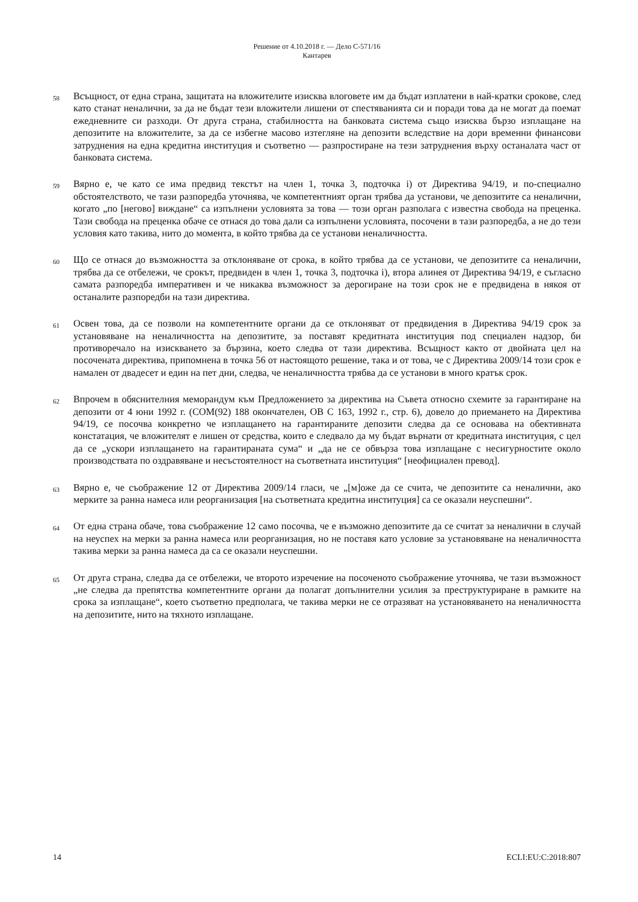Решение от 4.10.2018 г. — Дело C-571/16
Кантарев
58
Всъщност, от една страна, защитата на вложителите изисква влоговете им да бъдат изплатени в най-кратки срокове, след като станат неналични, за да не бъдат тези вложители лишени от спестяванията си и поради това да не могат да поемат ежедневните си разходи. От друга страна, стабилността на банковата система също изисква бързо изплащане на депозитите на вложителите, за да се избегне масово изтегляне на депозити вследствие на дори временни финансови затруднения на една кредитна институция и съответно — разпростиране на тези затруднения върху останалата част от банковата система.
59
Вярно е, че като се има предвид текстът на член 1, точка 3, подточка i) от Директива 94/19, и по-специално обстоятелството, че тази разпоредба уточнява, че компетентният орган трябва да установи, че депозитите са неналични, когато „по [негово] виждане“ са изпълнени условията за това — този орган разполага с известна свобода на преценка. Тази свобода на преценка обаче се отнася до това дали са изпълнени условията, посочени в тази разпоредба, а не до тези условия като такива, нито до момента, в който трябва да се установи неналичността.
60
Що се отнася до възможността за отклоняване от срока, в който трябва да се установи, че депозитите са неналични, трябва да се отбележи, че срокът, предвиден в член 1, точка 3, подточка i), втора алинея от Директива 94/19, е съгласно самата разпоредба императивен и че никаква възможност за дерогиране на този срок не е предвидена в някоя от останалите разпоредби на тази директива.
61
Освен това, да се позволи на компетентните органи да се отклоняват от предвидения в Директива 94/19 срок за установяване на неналичността на депозитите, за поставят кредитната институция под специален надзор, би противоречало на изискването за бързина, което следва от тази директива. Всъщност както от двойната цел на посочената директива, припомнена в точка 56 от настоящото решение, така и от това, че с Директива 2009/14 този срок е намален от двадесет и един на пет дни, следва, че неналичността трябва да се установи в много кратък срок.
62
Впрочем в обяснителния меморандум към Предложението за директива на Съвета относно схемите за гарантиране на депозити от 4 юни 1992 г. (COM(92) 188 окончателен, ОВ C 163, 1992 г., стр. 6), довело до приемането на Директива 94/19, се посочва конкретно че изплащането на гарантираните депозити следва да се основава на обективната констатация, че вложителят е лишен от средства, които е следвало да му бъдат върнати от кредитната институция, с цел да се „ускори изплащането на гарантираната сума“ и „да не се обвърза това изплащане с несигурностите около производствата по оздравяване и несъстоятелност на съответната институция“ [неофициален превод].
63
Вярно е, че съображение 12 от Директива 2009/14 гласи, че „[м]оже да се счита, че депозитите са неналични, ако мерките за ранна намеса или реорганизация [на съответната кредитна институция] са се оказали неуспешни“.
64
От една страна обаче, това съображение 12 само посочва, че е възможно депозитите да се считат за неналични в случай на неуспех на мерки за ранна намеса или реорганизация, но не поставя като условие за установяване на неналичността такива мерки за ранна намеса да са се оказали неуспешни.
65
От друга страна, следва да се отбележи, че второто изречение на посоченото съображение уточнява, че тази възможност „не следва да препятства компетентните органи да полагат допълнителни усилия за преструктуриране в рамките на срока за изплащане“, което съответно предполага, че такива мерки не се отразяват на установяването на неналичността на депозитите, нито на тяхното изплащане.
14 ECLI:EU:C:2018:807